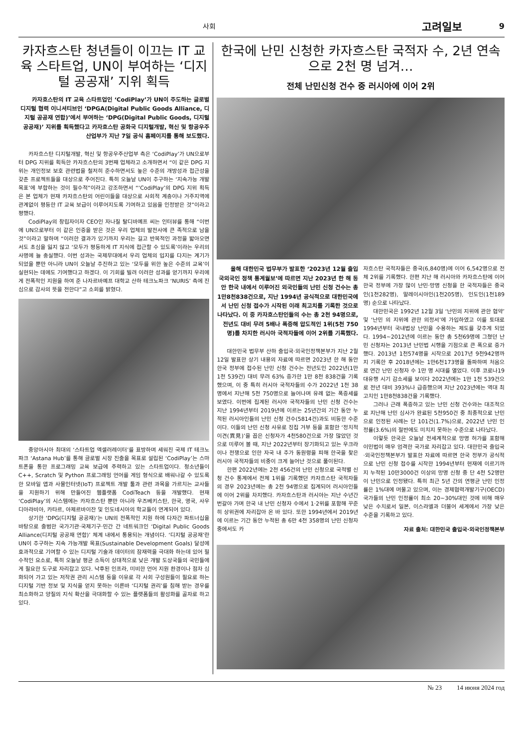사회 고려일보 9
카자흐스탄 청년들이 이끄는 IT 교육 스타트업, UN이 부여하는 ‘디지털 공공재’ 지위 획득
카자흐스탄의 IT 교육 스타트업인 ‘CodiPlay’가 UN이 주도하는 글로벌 디지털 협력 이니셔티브인 ‘DPGA(Digital Public Goods Alliance, 디지털 공공재 연합)’에서 부여하는 ‘DPG(Digital Public Goods, 디지털 공공재)’ 지위를 획득했다고 카자흐스탄 공화국 디지털개발, 혁신 및 항공우주산업부가 지난 7일 공식 홈페이지를 통해 보도했다.
카자흐스탄 디지털개발, 혁신 및 항공우주산업부 측은 ‘CodiPlay’가 UN으로부터 DPG 지위를 획득한 카자흐스탄의 3번째 업체라고 소개하면서 “이 같은 DPG 지위는 개인정보 보호 관련법을 철저히 준수하면서도 높은 수준의 개방성과 접근성을 갖춘 프로젝트들을 대상으로 주어진다. 특히 오늘날 UN이 추구하는 ‘지속가능 개발목표’에 부합하는 것이 필수적”이라고 강조하면서 “‘CodiPlay’의 DPG 지위 획득은 본 업체가 현재 카자흐스탄의 어린이들을 대상으로 사회적 계층이나 거주지역에 관계없이 평등한 IT 교육 보급이 이루어지도록 기여하고 있음을 인정받은 것”이라고 평했다.
CodiPlay의 창립자이자 CEO인 자나질 탈디바예프 씨는 인터뷰를 통해 “이번에 UN으로부터 이 같은 인증을 받은 것은 우리 업체의 발전사에 큰 족적으로 남을 것”이라고 말하며 “이러한 결과가 있기까지 우리는 길고 반복적인 과정을 밟아오면서도 초심을 잃지 않고 ‘모두가 평등하게 IT 지식에 접근할 수 있도록’이라는 우리의 사명에 늘 충실했다. 이번 성과는 국제무대에서 우리 업체의 입지를 다지는 계기가 되었을 뿐만 아니라 UN이 오늘날 추진하고 있는 ‘모두를 위한 높은 수준의 교육’이 실현되는 데에도 기여했다고 하겠다. 이 기회를 빌려 이러한 성과를 얻기까지 우리에게 전폭적인 지원을 하여 준 나자르바예프 대학교 산하 테크노파크 ‘NURIS’ 측에 진심으로 감사의 뜻을 전한다”고 소회를 밝혔다.
중앙아시아 최대의 ‘스타트업 엑셀러레이터’를 표방하며 세워진 국제 IT 테크노파크 ‘Astana Hub’를 통해 글로벌 시장 진출을 목표로 설립된 ‘CodiPlay’는 스마트폰을 통한 프로그래밍 교육 보급에 주력하고 있는 스타트업이다. 청소년들이 C++, Scratch 및 Python 프로그래밍 언어를 게임 형식으로 배워나갈 수 있도록 한 모바일 앱과 사물인터넷(IoT) 프로젝트 개발 툴과 관련 과목을 가르치는 교사들을 지원하기 위해 만들어진 웹플랫폼 CodiTeach 등을 개발했다. 현재 ‘CodiPlay’의 시스템에는 카자흐스탄 뿐만 아니라 우즈베키스탄, 한국, 영국, 사우디아라비아, 카타르, 아제르바이잔 및 인도네시아의 학교들이 연계되어 있다.
상기한 ‘DPG(디지털 공공재)’는 UN의 전폭적인 지원 하에 다자간 파트너십을 바탕으로 출범한 국가기관·국제기구·민간 간 네트워크인 ‘Digital Public Goods Alliance(디지털 공공재 연합)’ 체계 내에서 통용되는 개념이다. ‘디지털 공공재’란 UN이 추구하는 지속 가능개발 목표(Sustainable Development Goals) 달성에 효과적으로 기여할 수 있는 디지털 기술과 데이터의 잠재력을 극대화 하는데 있어 필수적인 요소로, 특히 오늘날 평균 소득이 상대적으로 낮은 개발 도상국들의 국민들에게 필요한 도구로 자리잡고 있다. 낙후된 인프라, 미비한 언어 지원 환경이나 점차 심화되어 가고 있는 저작권 관리 시스템 등을 이유로 각 사회 구성원들이 필요로 하는 디지털 기반 정보 및 지식을 얻지 못하는 이른바 ‘디지털 권리’를 침해 받는 경우를 최소화하고 양질의 지식 확산을 극대화할 수 있는 플랫폼들의 활성화를 골자로 하고 있다.
한국에 난민 신청한 카자흐스탄 국적자 수, 2년 연속으로 2천 명 넘겨…
전체 난민신청 건수 중 러시아에 이어 2위
올해 대한민국 법무부가 발표한 ‘2023년 12월 출입국외국인 정책 통계월보’에 따르면 지난 2023년 한 해 동안 한국 내에서 이루어진 외국인들의 난민 신청 건수는 총 1만8천838건으로, 지난 1994년 공식적으로 대한민국에서 난민 신청 접수가 시작된 이래 최고치를 기록한 것으로 나타났다. 이 중 카자흐스탄인들의 수는 총 2천 94명으로, 전년도 대비 무려 5배나 폭증해 압도적인 1위(5천 750명)를 차지한 러시아 국적자들에 이어 2위를 기록했다.
대한민국 법무부 산하 출입국·외국인정책본부가 지난 2월 12일 발표한 상기 내용의 자료에 따르면 2023년 한 해 동안 한국 정부에 접수된 난민 신청 건수는 전년도인 2022년(1만 1천 539건) 대비 무려 63% 증가한 1만 8천 838건을 기록했으며, 이 중 특히 러시아 국적자들의 수가 2022년 1천 38명에서 지난해 5천 750명으로 늘어나며 유례 없는 폭증세를 보였다. 이번에 집계된 러시아 국적자들의 난민 신청 건수는 지난 1994년부터 2019년에 이르는 25년간의 기간 동안 누적된 러시아인들의 난민 신청 건수(5814건)과도 비등한 수준이다. 이들의 난민 신청 사유로 징집 거부 등을 포함한 ‘정치적 이견(異見)’을 꼽은 신청자가 4천580건으로 가장 많았던 것으로 미루어 볼 때, 지난 2022년부터 장기화되고 있는 우크라이나 전쟁으로 인한 자국 내 추가 동원령을 피해 한국을 찾은 러시아 국적자들의 비중이 크게 늘어난 것으로 풀이된다.
한편 2022년에는 2천 456건의 난민 신청으로 국적별 신청 건수 통계에서 전체 1위를 기록했던 카자흐스탄 국적자들의 경우 2023년에는 총 2천 94명으로 집계되어 러시아인들에 이어 2위를 차지했다. 카자흐스탄과 러시아는 지난 수년간 번갈아 가며 한국 내 난민 신청자 수에서 1·2위를 포함해 꾸준히 상위권에 자리잡아 온 바 있다. 또한 1994년에서 2019년에 이르는 기간 동안 누적된 총 6만 4천 358명의 난민 신청자 중에서도 카
자흐스탄 국적자들은 중국(6,840명)에 이어 6,542명으로 전체 2위를 기록했다. 한편 지난 해 러시아와 카자흐스탄에 이어 한국 정부에 가장 많이 난민·망명 신청을 한 국적자들은 중국인(1천282명), 말레이시아인(1천205명), 인도인(1천189명) 순으로 나타났다.
대한민국은 1992년 12월 3일 ‘난민의 지위에 관한 협약’ 및 ‘난민 의 지위에 관한 의정서’에 가입하였고 이를 토대로 1994년부터 국내법상 난민을 수용하는 제도를 갖추게 되었다. 1994~2012년에 이르는 동안 총 5천69명에 그쳤던 난민 신청자는 2013년 난민법 시행을 기점으로 큰 폭으로 증가했다. 2013년 1천574명을 시작으로 2017년 9천942명까지 기록한 후 2018년에는 1만6천173명을 돌파하며 처음으로 연간 난민 신청자 수 1만 명 시대를 열었다. 이후 코로나19 대유행 시기 감소세를 보이다 2022년에는 1만 1천 539건으로 전년 대비 393%나 급증했으며 지난 2023년에는 역대 최고치인 1만8천838건을 기록했다.
그러나 근래 폭증하고 있는 난민 신청 건수와는 대조적으로 지난해 난민 심사가 완료된 5천950건 중 최종적으로 난민으로 인정된 사례는 단 101건(1.7%)으로, 2022년 난민 인정률(3.6%)의 절반에도 미치지 못하는 수준으로 나타났다.
이렇듯 한국은 오늘날 전세계적으로 망명 허가를 포함해 이민법이 매우 엄격한 국가로 자리잡고 있다. 대한민국 출입국·외국인정책본부가 발표한 자료에 따르면 한국 정부가 공식적으로 난민 신청 접수를 시작한 1994년부터 현재에 이르기까지 누적된 10만3000건 이상의 망명 신청 중 단 4천 52명만이 난민으로 인정됐다. 특히 최근 5년 간의 연평균 난민 인정률은 1%대에 머물고 있으며, 이는 경제협력개발기구(OECD) 국가들의 난민 인정률이 최소 20~30%대인 것에 비해 매우 낮은 수치로서 일본, 이스라엘과 더불어 세계에서 가장 낮은 수준을 기록하고 있다.
자료 출처: 대한민국 출입국·외국인정책본부
№ 23 14 июня 2024 год